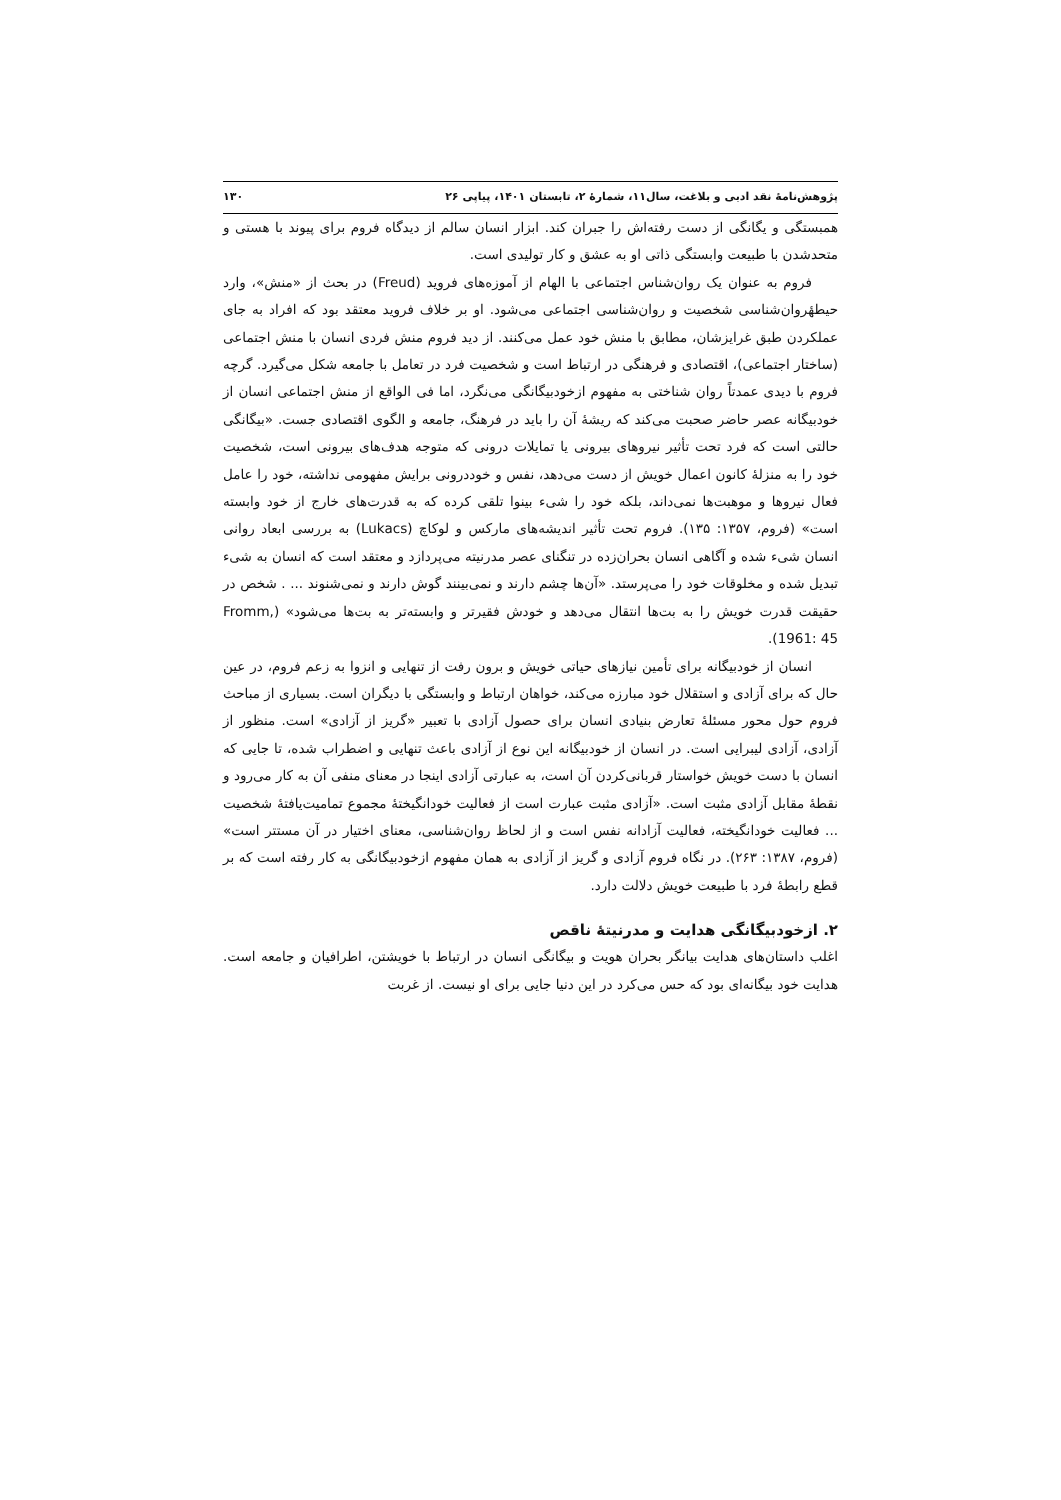پژوهش‌نامهٔ نقد ادبی و بلاغت، سال۱۱، شمارهٔ ۲، تابستان ۱۴۰۱، پیاپی ۲۶ ۱۳۰
همبستگی و یگانگی از دست رفته‌اش را جبران کند. ابزار انسان سالم از دیدگاه فروم برای پیوند با هستی و متحدشدن با طبیعت وابستگی ذاتی او به عشق و کار تولیدی است.
فروم به عنوان یک روان‌شناس اجتماعی با الهام از آموزه‌های فروید (Freud) در بحث از «منش»، وارد حیطهٔروان‌شناسی شخصیت و روان‌شناسی اجتماعی می‌شود. او بر خلاف فروید معتقد بود که افراد به جای عملکردن طبق غرایزشان، مطابق با منش خود عمل می‌کنند. از دید فروم منش فردی انسان با منش اجتماعی (ساختار اجتماعی)، اقتصادی و فرهنگی در ارتباط است و شخصیت فرد در تعامل با جامعه شکل می‌گیرد. گرچه فروم با دیدی عمدتاً روان شناختی به مفهوم ازخودبیگانگی می‌نگرد، اما فی الواقع از منش اجتماعی انسان از خودبیگانه عصر حاضر صحبت می‌کند که ریشهٔ آن را باید در فرهنگ، جامعه و الگوی اقتصادی جست. «بیگانگی حالتی است که فرد تحت تأثیر نیروهای بیرونی یا تمایلات درونی که متوجه هدف‌های بیرونی است، شخصیت خود را به منزلهٔ کانون اعمال خویش از دست می‌دهد، نفس و خوددرونی برایش مفهومی نداشته، خود را عامل فعال نیروها و موهبت‌ها نمی‌داند، بلکه خود را شیء بینوا تلقی کرده که به قدرت‌های خارج از خود وابسته است» (فروم، ۱۳۵۷: ۱۳۵). فروم تحت تأثیر اندیشه‌های مارکس و لوکاچ (Lukacs) به بررسی ابعاد روانی انسان شیء شده و آگاهی انسان بحران‌زده در تنگنای عصر مدرنیته می‌پردازد و معتقد است که انسان به شیء تبدیل شده و مخلوقات خود را می‌پرستد. «آن‌ها چشم دارند و نمی‌بینند گوش دارند و نمی‌شنوند ... . شخص در حقیقت قدرت خویش را به بت‌ها انتقال می‌دهد و خودش فقیرتر و وابسته‌تر به بت‌ها می‌شود» (Fromm, 1961: 45).
انسان از خودبیگانه برای تأمین نیازهای حیاتی خویش و برون رفت از تنهایی و انزوا به زعم فروم، در عین حال که برای آزادی و استقلال خود مبارزه می‌کند، خواهان ارتباط و وابستگی با دیگران است. بسیاری از مباحث فروم حول محور مسئلهٔ تعارض بنیادی انسان برای حصول آزادی با تعبیر «گریز از آزادی» است. منظور از آزادی، آزادی لیبرایی است. در انسان از خودبیگانه این نوع از آزادی باعث تنهایی و اضطراب شده، تا جایی که انسان با دست خویش خواستار قربانی‌کردن آن است، به عبارتی آزادی اینجا در معنای منفی آن به کار می‌رود و نقطهٔ مقابل آزادی مثبت است. «آزادی مثبت عبارت است از فعالیت خودانگیختهٔ مجموع تمامیت‌یافتهٔ شخصیت ... فعالیت خودانگیخته، فعالیت آزادانه نفس است و از لحاظ روان‌شناسی، معنای اختیار در آن مستتر است» (فروم، ۱۳۸۷: ۲۶۳). در نگاه فروم آزادی و گریز از آزادی به همان مفهوم ازخودبیگانگی به کار رفته است که بر قطع رابطهٔ فرد با طبیعت خویش دلالت دارد.
۲. ازخودبیگانگی هدایت و مدرنیتهٔ ناقص
اغلب داستان‌های هدایت بیانگر بحران هویت و بیگانگی انسان در ارتباط با خویشتن، اطرافیان و جامعه است. هدایت خود بیگانه‌ای بود که حس می‌کرد در این دنیا جایی برای او نیست. از غربت